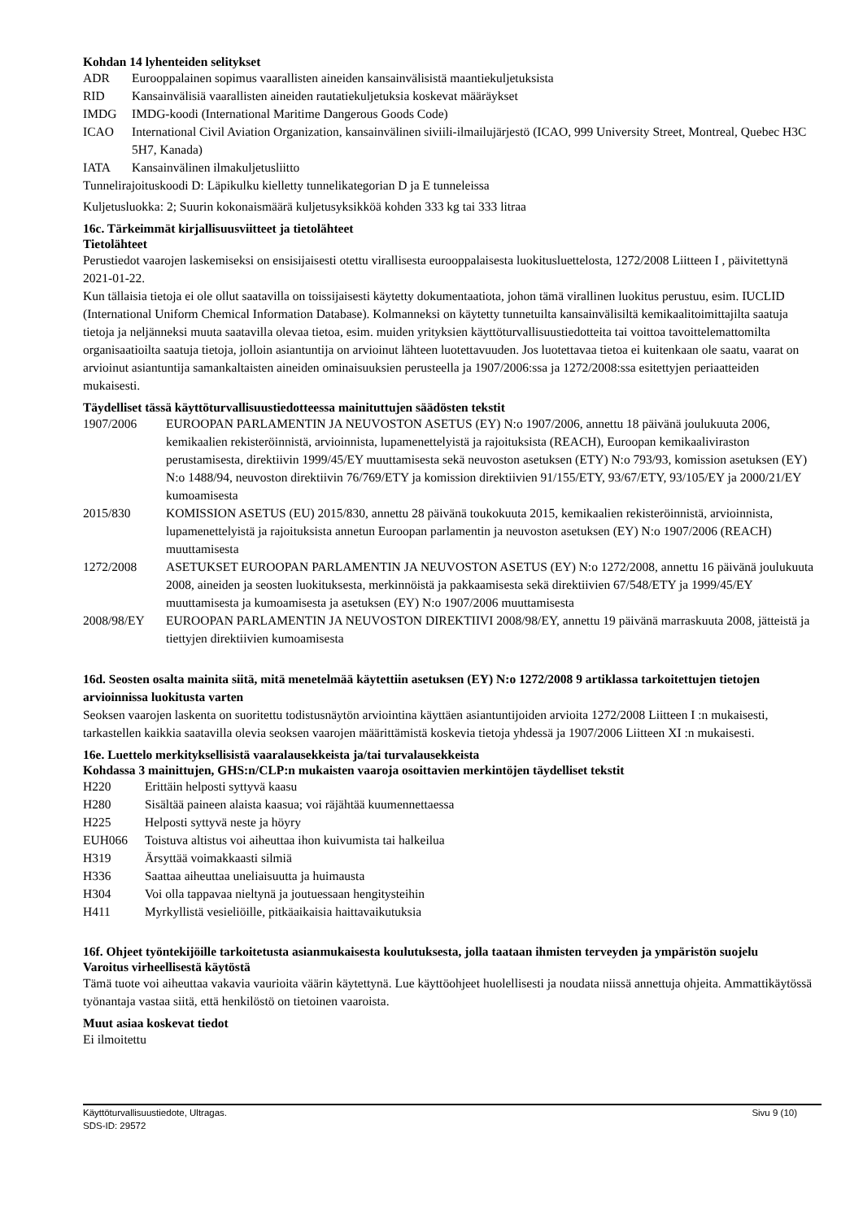Kohdan 14 lyhenteiden selitykset
| ADR | Eurooppalainen sopimus vaarallisten aineiden kansainvälisistä maantiekuljetuksista |
| RID | Kansainvälisiä vaarallisten aineiden rautatiekuljetuksia koskevat määräykset |
| IMDG | IMDG-koodi (International Maritime Dangerous Goods Code) |
| ICAO | International Civil Aviation Organization, kansainvälinen siviili-ilmailujärjestö (ICAO, 999 University Street, Montreal, Quebec H3C 5H7, Kanada) |
| IATA | Kansainvälinen ilmakuljetusliitto |
Tunnelirajoituskoodi D: Läpikulku kielletty tunnelikategorian D ja E tunneleissa
Kuljetusluokka: 2; Suurin kokonaismäärä kuljetusyksikköä kohden 333 kg tai 333 litraa
16c. Tärkeimmät kirjallisuusviitteet ja tietolähteet
Tietolähteet
Perustiedot vaarojen laskemiseksi on ensisijaisesti otettu virallisesta eurooppalaisesta luokitusluettelosta, 1272/2008 Liitteen I , päivitettynä 2021-01-22.
Kun tällaisia tietoja ei ole ollut saatavilla on toissijaisesti käytetty dokumentaatiota, johon tämä virallinen luokitus perustuu, esim. IUCLID (International Uniform Chemical Information Database). Kolmanneksi on käytetty tunnetuilta kansainvälisiltä kemikaalitoimittajilta saatuja tietoja ja neljänneksi muuta saatavilla olevaa tietoa, esim. muiden yrityksien käyttöturvallisuustiedotteita tai voittoa tavoittelemattomilta organisaatioilta saatuja tietoja, jolloin asiantuntija on arvioinut lähteen luotettavuuden. Jos luotettavaa tietoa ei kuitenkaan ole saatu, vaarat on arvioinut asiantuntija samankaltaisten aineiden ominaisuuksien perusteella ja 1907/2006:ssa ja 1272/2008:ssa esitettyjen periaatteiden mukaisesti.
Täydelliset tässä käyttöturvallisuustiedotteessa mainituttujen säädösten tekstit
| 1907/2006 | EUROOPAN PARLAMENTIN JA NEUVOSTON ASETUS (EY) N:o 1907/2006, annettu 18 päivänä joulukuuta 2006, kemikaalien rekisteröinnistä, arvioinnista, lupamenettelyistä ja rajoituksista (REACH), Euroopan kemikaaliviraston perustamisesta, direktiivin 1999/45/EY muuttamisesta sekä neuvoston asetuksen (ETY) N:o 793/93, komission asetuksen (EY) N:o 1488/94, neuvoston direktiivin 76/769/ETY ja komission direktiivien 91/155/ETY, 93/67/ETY, 93/105/EY ja 2000/21/EY kumoamisesta |
| 2015/830 | KOMISSION ASETUS (EU) 2015/830, annettu 28 päivänä toukokuuta 2015, kemikaalien rekisteröinnistä, arvioinnista, lupamenettelyistä ja rajoituksista annetun Euroopan parlamentin ja neuvoston asetuksen (EY) N:o 1907/2006 (REACH) muuttamisesta |
| 1272/2008 | ASETUKSET EUROOPAN PARLAMENTIN JA NEUVOSTON ASETUS (EY) N:o 1272/2008, annettu 16 päivänä joulukuuta 2008, aineiden ja seosten luokituksesta, merkinnöistä ja pakkaamisesta sekä direktiivien 67/548/ETY ja 1999/45/EY muuttamisesta ja kumoamisesta ja asetuksen (EY) N:o 1907/2006 muuttamisesta |
| 2008/98/EY | EUROOPAN PARLAMENTIN JA NEUVOSTON DIREKTIIVI 2008/98/EY, annettu 19 päivänä marraskuuta 2008, jätteistä ja tiettyjen direktiivien kumoamisesta |
16d. Seosten osalta mainita siitä, mitä menetelmää käytettiin asetuksen (EY) N:o 1272/2008 9 artiklassa tarkoitettujen tietojen arvioinnissa luokitusta varten
Seoksen vaarojen laskenta on suoritettu todistusnäytön arviointina käyttäen asiantuntijoiden arvioita 1272/2008 Liitteen I :n mukaisesti, tarkastellen kaikkia saatavilla olevia seoksen vaarojen määrittämistä koskevia tietoja yhdessä ja 1907/2006 Liitteen XI :n mukaisesti.
16e. Luettelo merkityksellisistä vaaralausekkeista ja/tai turvalausekkeista
Kohdassa 3 mainittujen, GHS:n/CLP:n mukaisten vaaroja osoittavien merkintöjen täydelliset tekstit
| H220 | Erittäin helposti syttyvä kaasu |
| H280 | Sisältää paineen alaista kaasua; voi räjähtää kuumennettaessa |
| H225 | Helposti syttyvä neste ja höyry |
| EUH066 | Toistuva altistus voi aiheuttaa ihon kuivumista tai halkeilua |
| H319 | Ärsyttää voimakkaasti silmiä |
| H336 | Saattaa aiheuttaa uneliaisuutta ja huimausta |
| H304 | Voi olla tappavaa nieltynä ja joutuessaan hengitysteihin |
| H411 | Myrkyllistä vesieliöille, pitkäaikaisia haittavaikutuksia |
16f. Ohjeet työntekijöille tarkoitetusta asianmukaisesta koulutuksesta, jolla taataan ihmisten terveyden ja ympäristön suojelu
Varoitus virheellisestä käytöstä
Tämä tuote voi aiheuttaa vakavia vaurioita väärin käytettynä. Lue käyttöohjeet huolellisesti ja noudata niissä annettuja ohjeita. Ammattikäytössä työnantaja vastaa siitä, että henkilöstö on tietoinen vaaroista.
Muut asiaa koskevat tiedot
Ei ilmoitettu
Käyttöturvallisuustiedote, Ultragas.
SDS-ID: 29572
Sivu 9 (10)